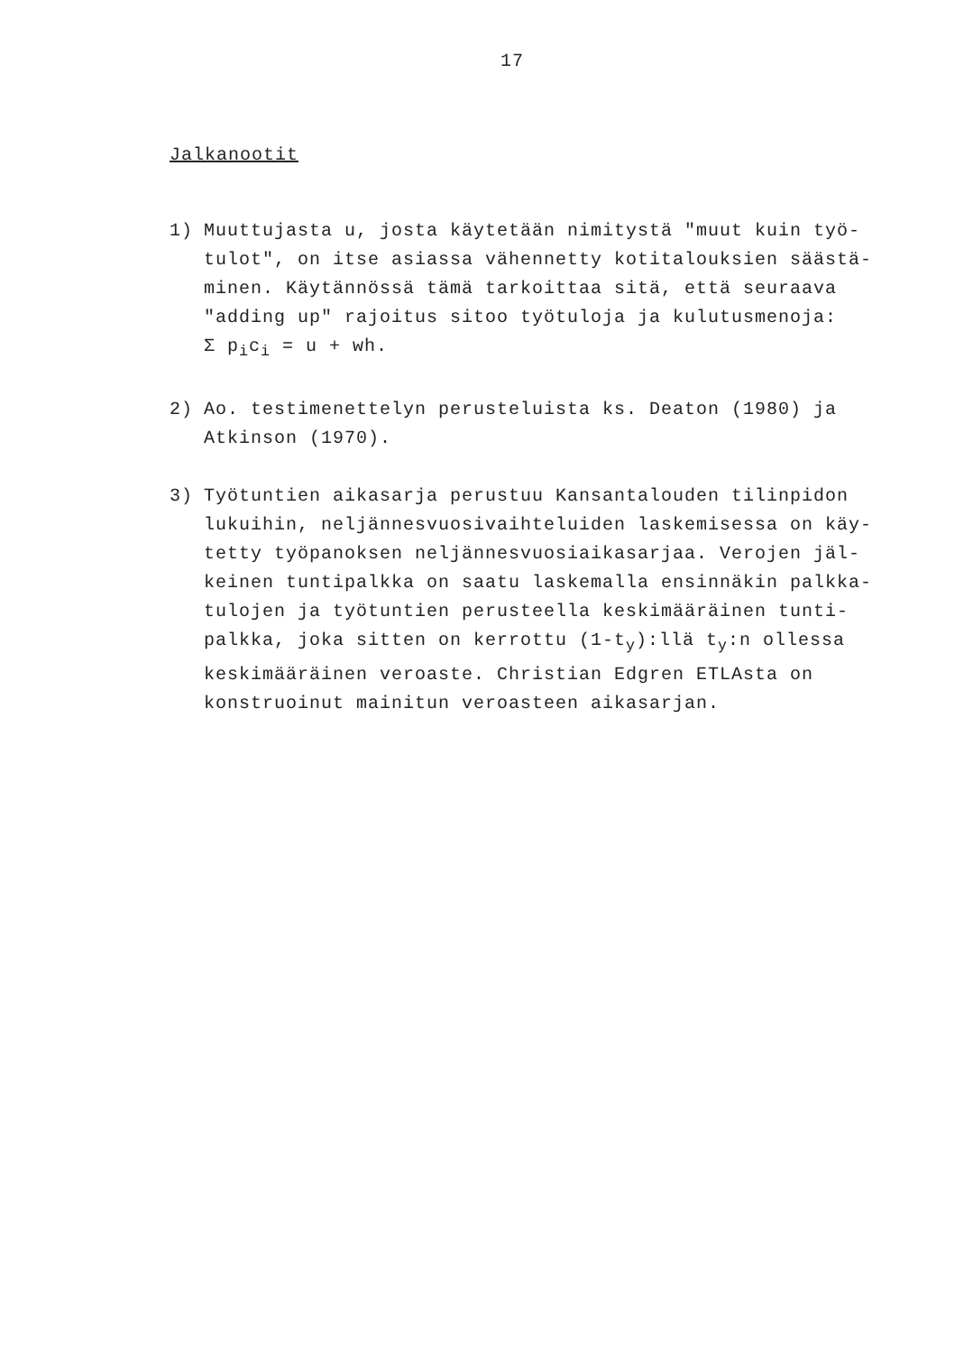17
Jalkanootit
1) Muuttujasta u, josta käytetään nimitystä "muut kuin työ-tulot", on itse asiassa vähennetty kotitalouksien säästä-minen. Käytännössä tämä tarkoittaa sitä, että seuraava "adding up" rajoitus sitoo työtuloja ja kulutusmenoja:
Σ p<sub>i</sub>c<sub>i</sub> = u + wh.
2) Ao. testimenettelyn perusteluista ks. Deaton (1980) ja Atkinson (1970).
3) Työtuntien aikasarja perustuu Kansantalouden tilinpidon lukuihin, neljännesvuosivaihteluiden laskemisessa on käy-tetty työpanoksen neljännesvuosiaikasarjaa. Verojen jäl-keinen tuntipalkka on saatu laskemalla ensinnäkin palkka-tulojen ja työtuntien perusteella keskimääräinen tunti-palkka, joka sitten on kerrottu (1-t<sub>y</sub>):llä t<sub>y</sub>:n ollessa keskimääräinen veroaste. Christian Edgren ETLAsta on konstruoinut mainitun veroasteen aikasarjan.